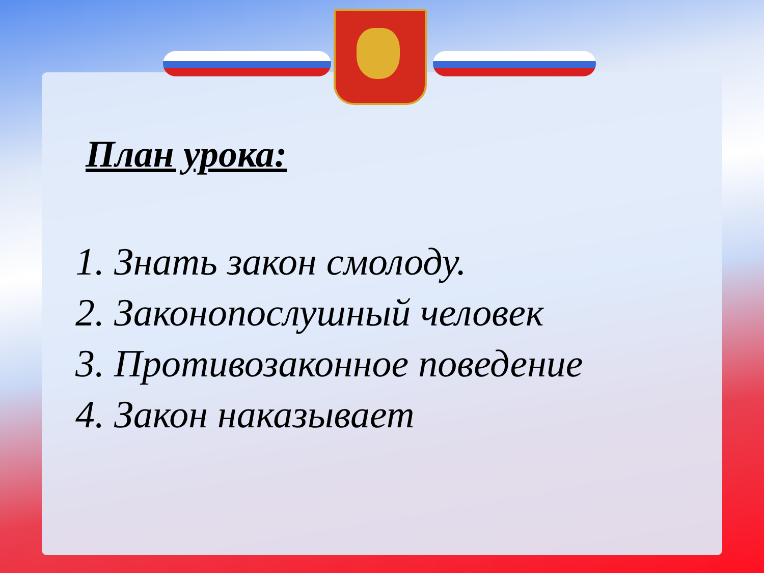План урока:
1. Знать закон смолоду.
2. Законопослушный человек
3. Противозаконное поведение
4. Закон наказывает